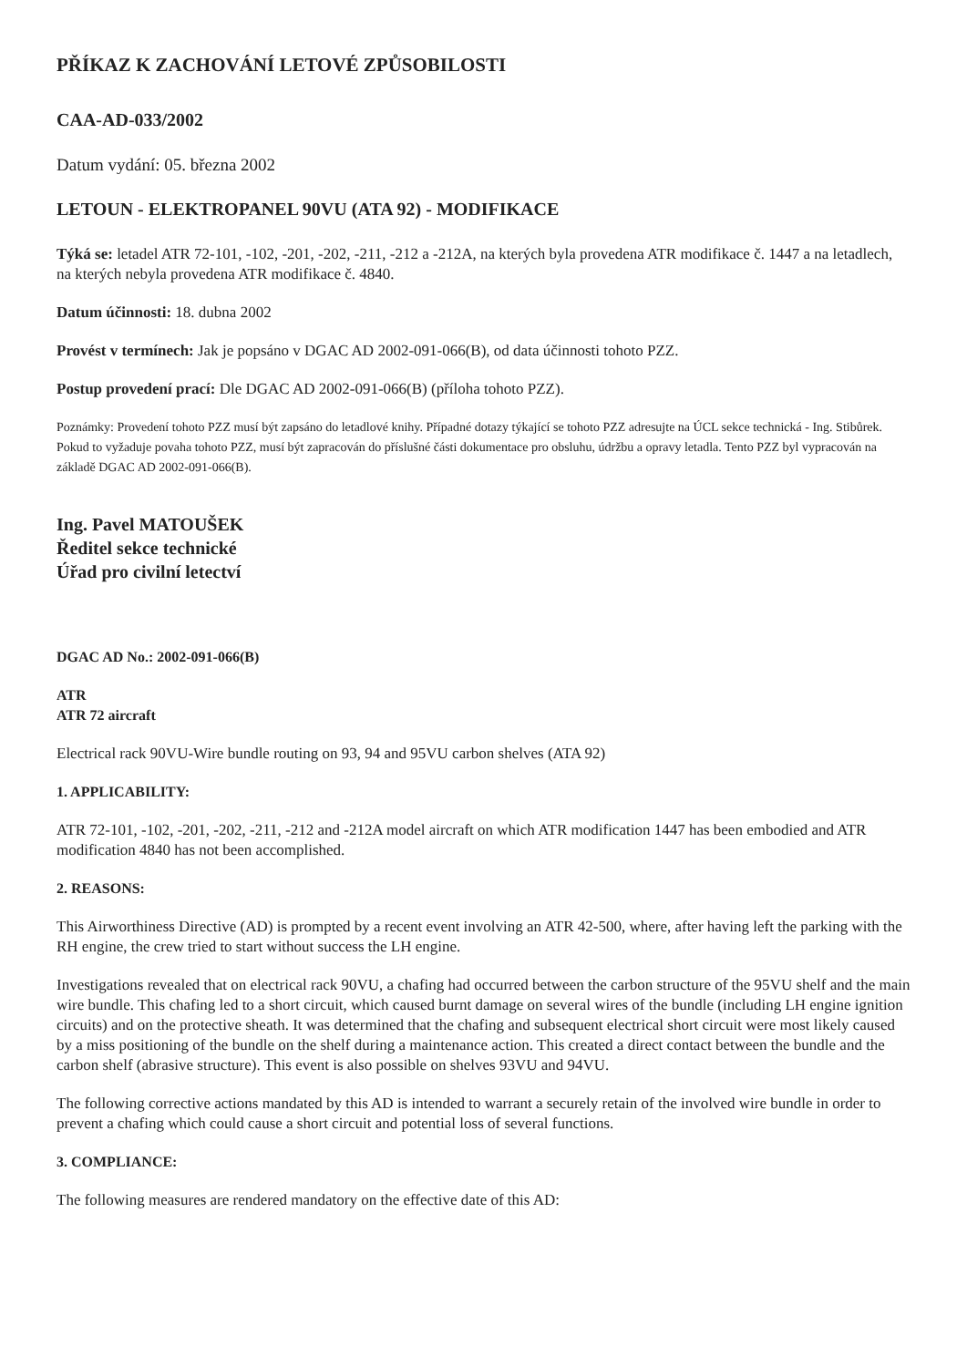PŘÍKAZ K ZACHOVÁNÍ LETOVÉ ZPŮSOBILOSTI
CAA-AD-033/2002
Datum vydání: 05. března 2002
LETOUN - ELEKTROPANEL 90VU (ATA 92) - MODIFIKACE
Týká se: letadel ATR 72-101, -102, -201, -202, -211, -212 a -212A, na kterých byla provedena ATR modifikace č. 1447 a na letadlech, na kterých nebyla provedena ATR modifikace č. 4840.
Datum účinnosti: 18. dubna 2002
Provést v termínech: Jak je popsáno v DGAC AD 2002-091-066(B), od data účinnosti tohoto PZZ.
Postup provedení prací: Dle DGAC AD 2002-091-066(B) (příloha tohoto PZZ).
Poznámky: Provedení tohoto PZZ musí být zapsáno do letadlové knihy. Případné dotazy týkající se tohoto PZZ adresujte na ÚCL sekce technická - Ing. Stibůrek. Pokud to vyžaduje povaha tohoto PZZ, musí být zapracován do příslušné části dokumentace pro obsluhu, údržbu a opravy letadla. Tento PZZ byl vypracován na základě DGAC AD 2002-091-066(B).
Ing. Pavel MATOUŠEK
Ředitel sekce technické
Úřad pro civilní letectví
DGAC AD No.: 2002-091-066(B)
ATR
ATR 72 aircraft
Electrical rack 90VU-Wire bundle routing on 93, 94 and 95VU carbon shelves (ATA 92)
1. APPLICABILITY:
ATR 72-101, -102, -201, -202, -211, -212 and -212A model aircraft on which ATR modification 1447 has been embodied and ATR modification 4840 has not been accomplished.
2. REASONS:
This Airworthiness Directive (AD) is prompted by a recent event involving an ATR 42-500, where, after having left the parking with the RH engine, the crew tried to start without success the LH engine.
Investigations revealed that on electrical rack 90VU, a chafing had occurred between the carbon structure of the 95VU shelf and the main wire bundle. This chafing led to a short circuit, which caused burnt damage on several wires of the bundle (including LH engine ignition circuits) and on the protective sheath. It was determined that the chafing and subsequent electrical short circuit were most likely caused by a miss positioning of the bundle on the shelf during a maintenance action. This created a direct contact between the bundle and the carbon shelf (abrasive structure). This event is also possible on shelves 93VU and 94VU.
The following corrective actions mandated by this AD is intended to warrant a securely retain of the involved wire bundle in order to prevent a chafing which could cause a short circuit and potential loss of several functions.
3. COMPLIANCE:
The following measures are rendered mandatory on the effective date of this AD: